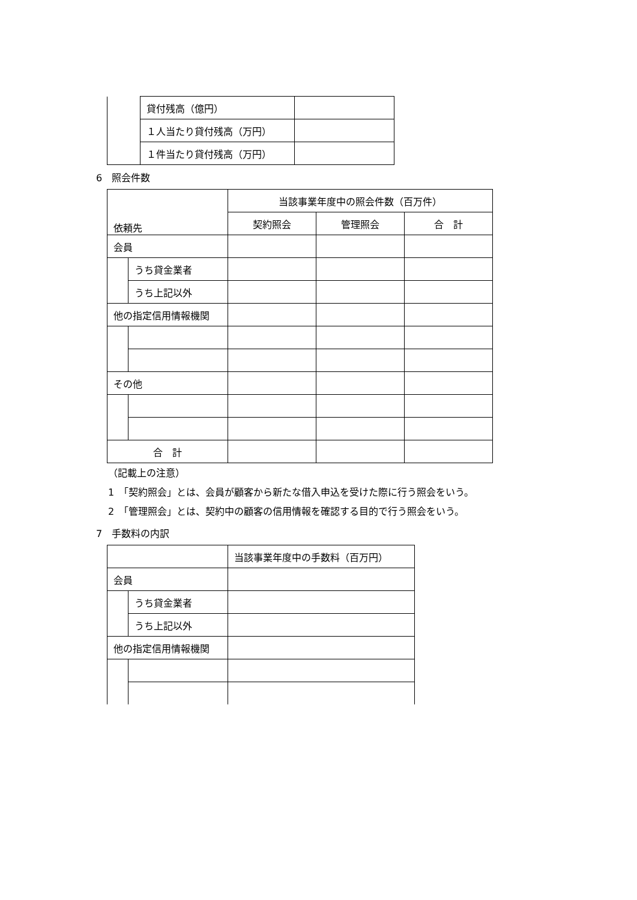| | 貸付残高（億円） | |
| | １人当たり貸付残高（万円） | |
| | １件当たり貸付残高（万円） | |
6　照会件数
| 依頼先 | | 当該事業年度中の照会件数（百万件） | | |
| | | 契約照会 | 管理照会 | 合 計 |
| 会員 | | | | |
| | うち貸金業者 | | | |
| | うち上記以外 | | | |
| 他の指定信用情報機関 | | | | |
| その他 | | | | |
| 合 計 | | | | |
（記載上の注意）
1　「契約照会」とは、会員が顧客から新たな借入申込を受けた際に行う照会をいう。
2　「管理照会」とは、契約中の顧客の信用情報を確認する目的で行う照会をいう。
7　手数料の内訳
| | | 当該事業年度中の手数料（百万円） |
| 会員 | | |
| | うち貸金業者 | |
| | うち上記以外 | |
| 他の指定信用情報機関 | | |